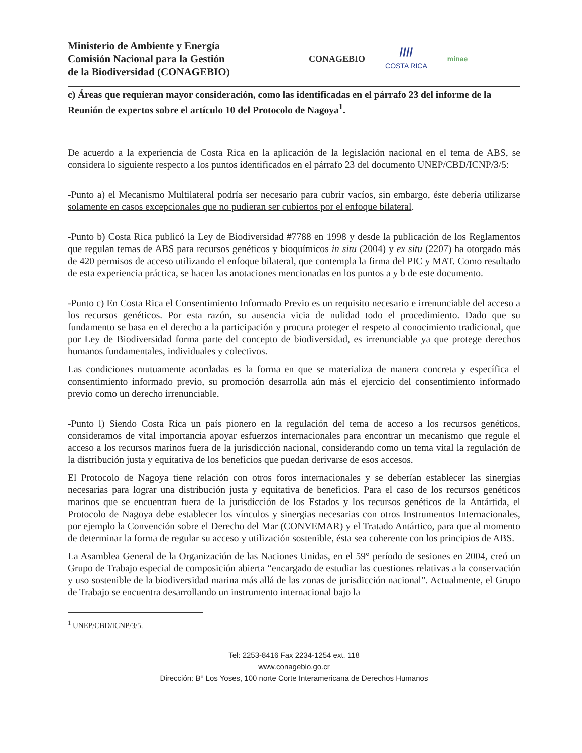Ministerio de Ambiente y Energía
Comisión Nacional para la Gestión
de la Biodiversidad (CONAGEBIO)
CONAGEBIO
////
COSTA RICA
minae
c) Áreas que requieran mayor consideración, como las identificadas en el párrafo 23 del informe de la Reunión de expertos sobre el artículo 10 del Protocolo de Nagoya<sup>1</sup>.
De acuerdo a la experiencia de Costa Rica en la aplicación de la legislación nacional en el tema de ABS, se considera lo siguiente respecto a los puntos identificados en el párrafo 23 del documento UNEP/CBD/ICNP/3/5:
-Punto a) el Mecanismo Multilateral podría ser necesario para cubrir vacíos, sin embargo, éste debería utilizarse solamente en casos excepcionales que no pudieran ser cubiertos por el enfoque bilateral.
-Punto b) Costa Rica publicó la Ley de Biodiversidad #7788 en 1998 y desde la publicación de los Reglamentos que regulan temas de ABS para recursos genéticos y bioquímicos in situ (2004) y ex situ (2207) ha otorgado más de 420 permisos de acceso utilizando el enfoque bilateral, que contempla la firma del PIC y MAT. Como resultado de esta experiencia práctica, se hacen las anotaciones mencionadas en los puntos a y b de este documento.
-Punto c) En Costa Rica el Consentimiento Informado Previo es un requisito necesario e irrenunciable del acceso a los recursos genéticos. Por esta razón, su ausencia vicia de nulidad todo el procedimiento. Dado que su fundamento se basa en el derecho a la participación y procura proteger el respeto al conocimiento tradicional, que por Ley de Biodiversidad forma parte del concepto de biodiversidad, es irrenunciable ya que protege derechos humanos fundamentales, individuales y colectivos.
Las condiciones mutuamente acordadas es la forma en que se materializa de manera concreta y específica el consentimiento informado previo, su promoción desarrolla aún más el ejercicio del consentimiento informado previo como un derecho irrenunciable.
-Punto l) Siendo Costa Rica un país pionero en la regulación del tema de acceso a los recursos genéticos, consideramos de vital importancia apoyar esfuerzos internacionales para encontrar un mecanismo que regule el acceso a los recursos marinos fuera de la jurisdicción nacional, considerando como un tema vital la regulación de la distribución justa y equitativa de los beneficios que puedan derivarse de esos accesos.
El Protocolo de Nagoya tiene relación con otros foros internacionales y se deberían establecer las sinergias necesarias para lograr una distribución justa y equitativa de beneficios. Para el caso de los recursos genéticos marinos que se encuentran fuera de la jurisdicción de los Estados y los recursos genéticos de la Antártida, el Protocolo de Nagoya debe establecer los vínculos y sinergias necesarias con otros Instrumentos Internacionales, por ejemplo la Convención sobre el Derecho del Mar (CONVEMAR) y el Tratado Antártico, para que al momento de determinar la forma de regular su acceso y utilización sostenible, ésta sea coherente con los principios de ABS.
La Asamblea General de la Organización de las Naciones Unidas, en el 59° período de sesiones en 2004, creó un Grupo de Trabajo especial de composición abierta “encargado de estudiar las cuestiones relativas a la conservación y uso sostenible de la biodiversidad marina más allá de las zonas de jurisdicción nacional”. Actualmente, el Grupo de Trabajo se encuentra desarrollando un instrumento internacional bajo la
<sup>1</sup> UNEP/CBD/ICNP/3/5.
Tel: 2253-8416 Fax 2234-1254 ext. 118
www.conagebio.go.cr
Dirección: B° Los Yoses, 100 norte Corte Interamericana de Derechos Humanos